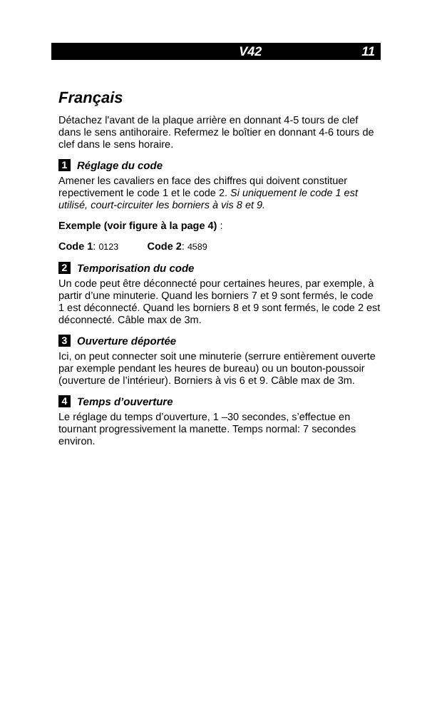V42 11
Français
Détachez l'avant de la plaque arrière en donnant 4-5 tours de clef dans le sens antihoraire. Refermez le boîtier en donnant 4-6 tours de clef dans le sens horaire.
1 Réglage du code
Amener les cavaliers en face des chiffres qui doivent constituer repectivement le code 1 et le code 2. Si uniquement le code 1 est utilisé, court-circuiter les borniers à vis 8 et 9.
Exemple (voir figure à la page 4) :
Code 1: 0123 Code 2: 4589
2 Temporisation du code
Un code peut être déconnecté pour certaines heures, par exemple, à partir d’une minuterie. Quand les borniers 7 et 9 sont fermés, le code 1 est déconnecté. Quand les borniers 8 et 9 sont fermés, le code 2 est déconnecté. Câble max de 3m.
3 Ouverture déportée
Ici, on peut connecter soit une minuterie (serrure entièrement ouverte par exemple pendant les heures de bureau) ou un bouton-poussoir (ouverture de l’intérieur). Borniers à vis 6 et 9. Câble max de 3m.
4 Temps d’ouverture
Le réglage du temps d’ouverture, 1 –30 secondes, s’effectue en tournant progressivement la manette. Temps normal: 7 secondes environ.